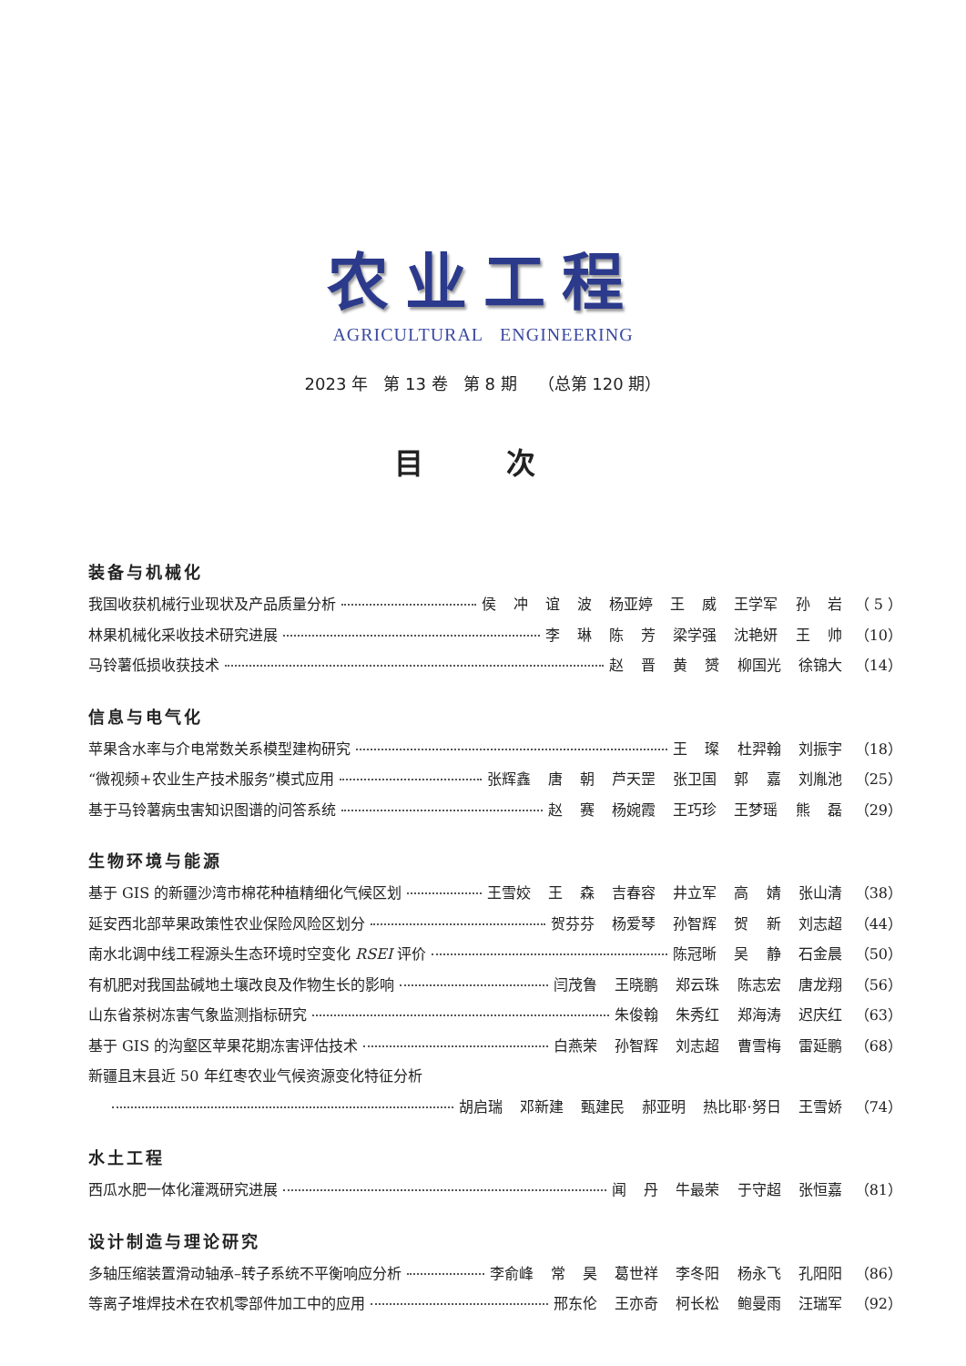农业工程
AGRICULTURAL ENGINEERING
2023 年 第 13 卷 第 8 期 （总第 120 期）
目 次
装备与机械化
我国收获机械行业现状及产品质量分析 侯 冲 谊 波 杨亚婷 王 威 王学军 孙 岩 （ 5 ）
林果机械化采收技术研究进展 李 琳 陈 芳 梁学强 沈艳妍 王 帅 （10）
马铃薯低损收获技术 赵 晋 黄 赟 柳国光 徐锦大 （14）
信息与电气化
苹果含水率与介电常数关系模型建构研究 王 璨 杜羿翰 刘振宇 （18）
“微视频+农业生产技术服务”模式应用 张辉鑫 唐 朝 芦天罡 张卫国 郭 嘉 刘胤池 （25）
基于马铃薯病虫害知识图谱的问答系统 赵 赛 杨婉霞 王巧珍 王梦瑶 熊 磊 （29）
生物环境与能源
基于 GIS 的新疆沙湾市棉花种植精细化气候区划 王雪姣 王 森 吉春容 井立军 高 婧 张山清 （38）
延安西北部苹果政策性农业保险风险区划分 贺芬芬 杨爱琴 孙智辉 贺 新 刘志超 （44）
南水北调中线工程源头生态环境时空变化 RSEI 评价 陈冠晰 吴 静 石金晨 （50）
有机肥对我国盐碱地土壤改良及作物生长的影响 闫茂鲁 王晓鹏 郑云珠 陈志宏 唐龙翔 （56）
山东省茶树冻害气象监测指标研究 朱俊翰 朱秀红 郑海涛 迟庆红 （63）
基于 GIS 的沟壑区苹果花期冻害评估技术 白燕荣 孙智辉 刘志超 曹雪梅 雷延鹏 （68）
新疆且末县近 50 年红枣农业气候资源变化特征分析
胡启瑞 邓新建 甄建民 郝亚明 热比耶·努日 王雪娇 （74）
水土工程
西瓜水肥一体化灌溉研究进展 闻 丹 牛最荣 于守超 张恒嘉 （81）
设计制造与理论研究
多轴压缩装置滑动轴承–转子系统不平衡响应分析 李俞峰 常 昊 葛世祥 李冬阳 杨永飞 孔阳阳 （86）
等离子堆焊技术在农机零部件加工中的应用 邢东伦 王亦奇 柯长松 鲍曼雨 汪瑞军 （92）